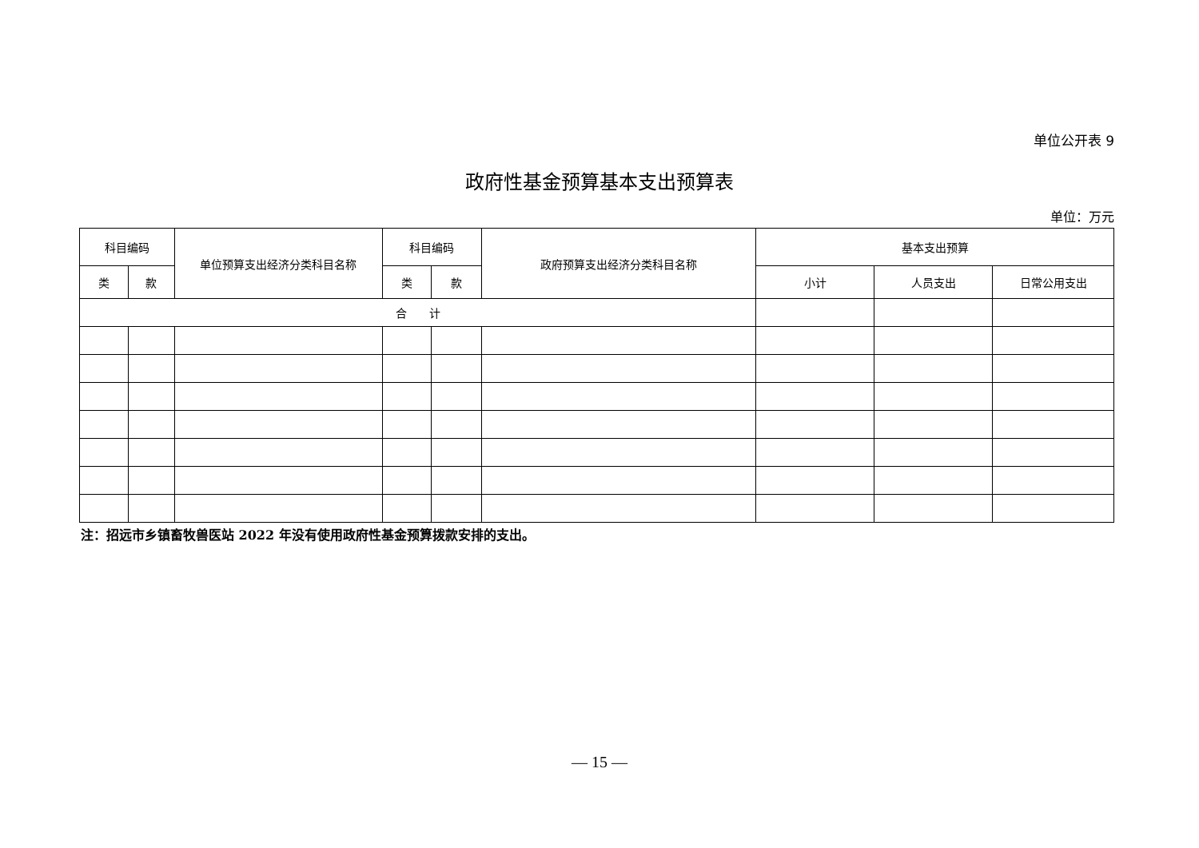单位公开表 9
政府性基金预算基本支出预算表
单位：万元
| 科目编码 | | 单位预算支出经济分类科目名称 | 科目编码 | | 政府预算支出经济分类科目名称 | 基本支出预算 | | |
| --- | --- | --- | --- | --- | --- | --- | --- | --- |
| 类 | 款 | | 类 | 款 | | 小计 | 人员支出 | 日常公用支出 |
| 合 计 | | | | | | | | |
注：招远市乡镇畜牧兽医站 2022 年没有使用政府性基金预算拨款安排的支出。
— 15 —